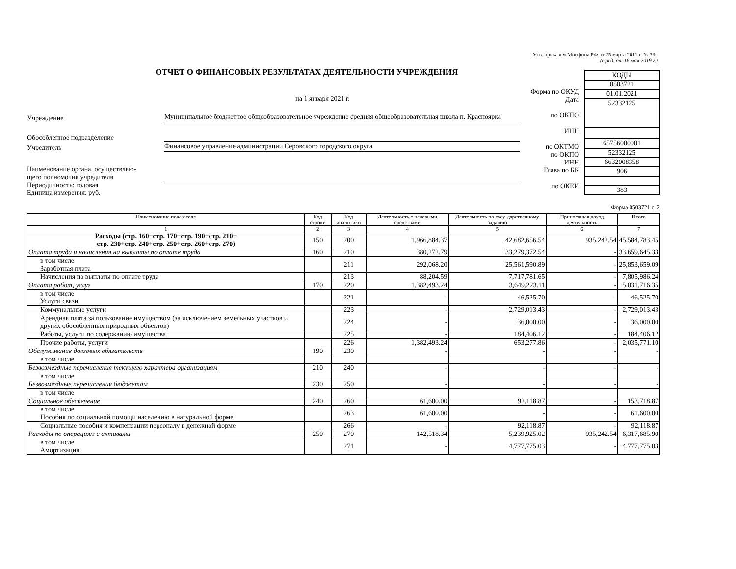Утв. приказом Минфина РФ от 25 марта 2011 г. № 33н
(в ред. от 16 мая 2019 г.)
ОТЧЕТ О ФИНАНСОВЫХ РЕЗУЛЬТАТАХ ДЕЯТЕЛЬНОСТИ УЧРЕЖДЕНИЯ
на 1 января 2021 г.
Учреждение Муниципальное бюджетное общеобразовательное учреждение средняя общеобразовательная школа п. Красноярка
Обособленное подразделение
Учредитель Финансовое управление администрации Серовского городского округа
Наименование органа, осуществляю-
щего полномочия учредителя
Периодичность: годовая
Единица измерения: руб.
Форма по ОКУД
Дата
по ОКПО
ИНН
по ОКТМО
по ОКПО
ИНН
Глава по БК
по ОКЕИ
КОДЫ
0503721
01.01.2021
52332125
65756000001
52332125
6632008358
906
383
Форма 0503721 с. 2
| Наименование показателя | Код строки | Код аналитики | Деятельность с целевыми средствами | Деятельность по госу-дарственному заданию | Приносящая доход деятельность | Итого |
| --- | --- | --- | --- | --- | --- | --- |
| 1 | 2 | 3 | 4 | 5 | 6 | 7 |
| Расходы (стр. 160+стр. 170+стр. 190+стр. 210+ стр. 230+стр. 240+стр. 250+стр. 260+стр. 270) | 150 | 200 | 1,966,884.37 | 42,682,656.54 | 935,242.54 | 45,584,783.45 |
| Оплата труда и начисления на выплаты по оплате труда | 160 | 210 | 380,272.79 | 33,279,372.54 | - | 33,659,645.33 |
| в том числе Заработная плата | | 211 | 292,068.20 | 25,561,590.89 | - | 25,853,659.09 |
| Начисления на выплаты по оплате труда | | 213 | 88,204.59 | 7,717,781.65 | - | 7,805,986.24 |
| Оплата работ, услуг | 170 | 220 | 1,382,493.24 | 3,649,223.11 | - | 5,031,716.35 |
| в том числе Услуги связи | | 221 | - | 46,525.70 | - | 46,525.70 |
| Коммунальные услуги | | 223 | - | 2,729,013.43 | - | 2,729,013.43 |
| Арендная плата за пользование имуществом (за исключением земельных участков и других обособленных природных объектов) | | 224 | - | 36,000.00 | - | 36,000.00 |
| Работы, услуги по содержанию имущества | | 225 | - | 184,406.12 | - | 184,406.12 |
| Прочие работы, услуги | | 226 | 1,382,493.24 | 653,277.86 | - | 2,035,771.10 |
| Обслуживание долговых обязательств | 190 | 230 | - | - | - | - |
| в том числе | | | | | | |
| Безвозмездные перечисления текущего характера организациям | 210 | 240 | - | - | - | - |
| в том числе | | | | | | |
| Безвозмездные перечисления бюджетам | 230 | 250 | - | - | - | - |
| в том числе | | | | | | |
| Социальное обеспечение | 240 | 260 | 61,600.00 | 92,118.87 | - | 153,718.87 |
| в том числе Пособия по социальной помощи населению в натуральной форме | | 263 | 61,600.00 | - | - | 61,600.00 |
| Социальные пособия и компенсации персоналу в денежной форме | | 266 | - | 92,118.87 | - | 92,118.87 |
| Расходы по операциям с активами | 250 | 270 | 142,518.34 | 5,239,925.02 | 935,242.54 | 6,317,685.90 |
| в том числе Амортизация | | 271 | - | 4,777,775.03 | - | 4,777,775.03 |